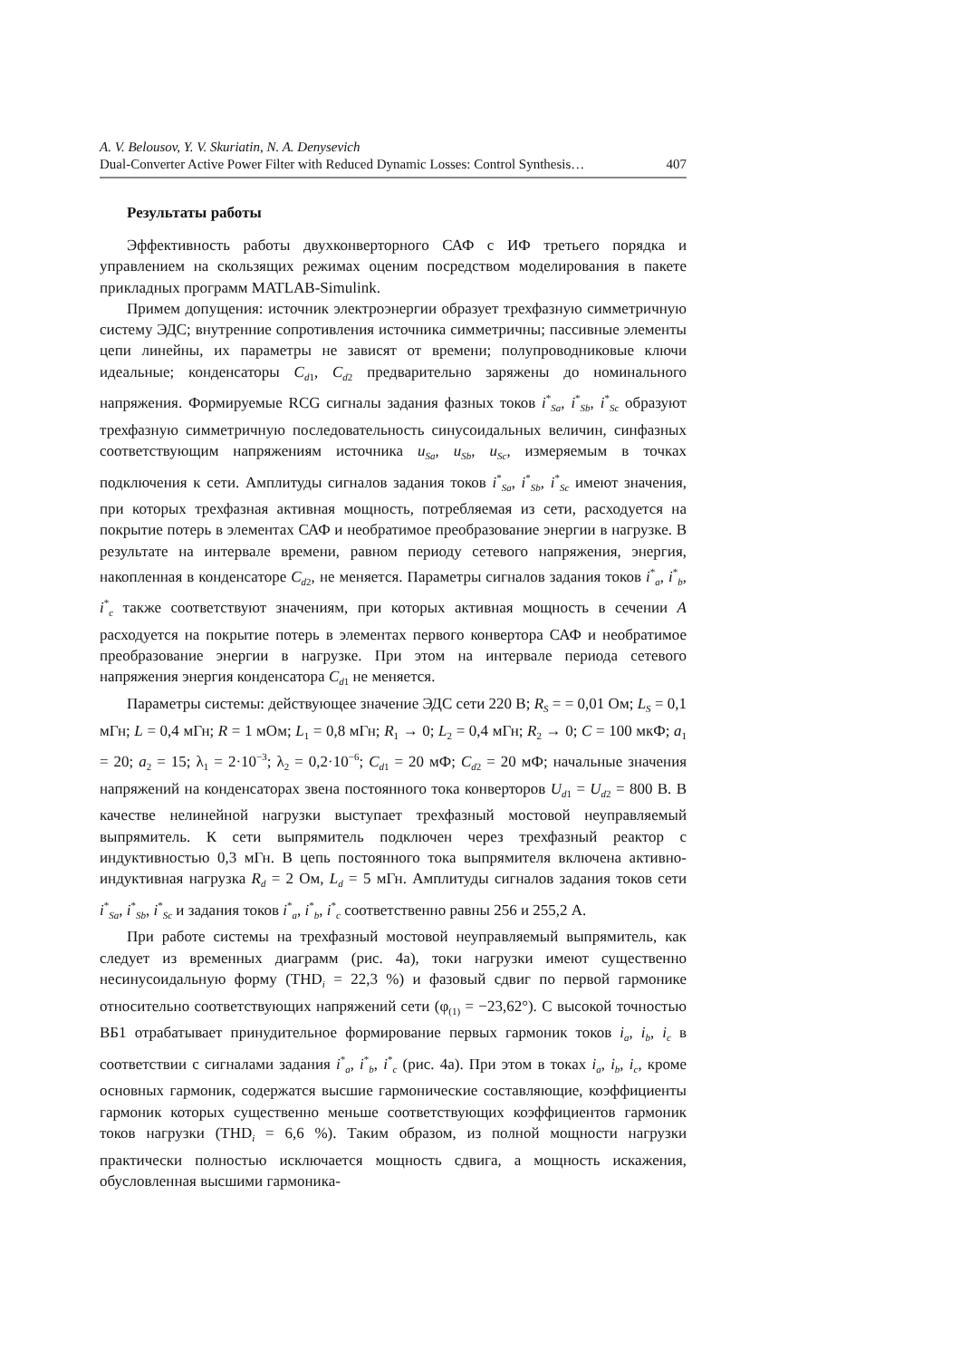A. V. Belousov, Y. V. Skuriatin, N. A. Denysevich
Dual-Converter Active Power Filter with Reduced Dynamic Losses: Control Synthesis… 407
Результаты работы
Эффективность работы двухконверторного САФ с ИФ третьего порядка и управлением на скользящих режимах оценим посредством моделирования в пакете прикладных программ MATLAB-Simulink.
Примем допущения: источник электроэнергии образует трехфазную симметричную систему ЭДС; внутренние сопротивления источника симметричны; пассивные элементы цепи линейны, их параметры не зависят от времени; полупроводниковые ключи идеальные; конденсаторы C<sub>d</sub><sub>1</sub>, C<sub>d</sub><sub>2</sub> предварительно заряжены до номинального напряжения. Формируемые RCG сигналы задания фазных токов i<sup>*</sup><sub>Sa</sub>, i<sup>*</sup><sub>Sb</sub>, i<sup>*</sup><sub>Sc</sub> образуют трехфазную симметричную последовательность синусоидальных величин, синфазных соответствующим напряжениям источника u<sub>Sa</sub>, u<sub>Sb</sub>, u<sub>Sc</sub>, измеряемым в точках подключения к сети. Амплитуды сигналов задания токов i<sup>*</sup><sub>Sa</sub>, i<sup>*</sup><sub>Sb</sub>, i<sup>*</sup><sub>Sc</sub> имеют значения, при которых трехфазная активная мощность, потребляемая из сети, расходуется на покрытие потерь в элементах САФ и необратимое преобразование энергии в нагрузке. В результате на интервале времени, равном периоду сетевого напряжения, энергия, накопленная в конденсаторе C<sub>d</sub><sub>2</sub>, не меняется. Параметры сигналов задания токов i<sup>*</sup><sub>a</sub>, i<sup>*</sup><sub>b</sub>, i<sup>*</sup><sub>c</sub> также соответствуют значениям, при которых активная мощность в сечении A расходуется на покрытие потерь в элементах первого конвертора САФ и необратимое преобразование энергии в нагрузке. При этом на интервале периода сетевого напряжения энергия конденсатора C<sub>d</sub><sub>1</sub> не меняется.
Параметры системы: действующее значение ЭДС сети 220 В; R<sub>S</sub> = = 0,01 Ом; L<sub>S</sub> = 0,1 мГн; L = 0,4 мГн; R = 1 мОм; L<sub>1</sub> = 0,8 мГн; R<sub>1</sub> → 0; L<sub>2</sub> = 0,4 мГн; R<sub>2</sub> → 0; C = 100 мкФ; a<sub>1</sub> = 20; a<sub>2</sub> = 15; λ<sub>1</sub> = 2·10<sup>−3</sup>; λ<sub>2</sub> = 0,2·10<sup>−6</sup>; C<sub>d</sub><sub>1</sub> = 20 мФ; C<sub>d</sub><sub>2</sub> = 20 мФ; начальные значения напряжений на конденсаторах звена постоянного тока конверторов U<sub>d</sub><sub>1</sub> = U<sub>d</sub><sub>2</sub> = 800 В. В качестве нелинейной нагрузки выступает трехфазный мостовой неуправляемый выпрямитель. К сети выпрямитель подключен через трехфазный реактор с индуктивностью 0,3 мГн. В цепь постоянного тока выпрямителя включена активно-индуктивная нагрузка R<sub>d</sub> = 2 Ом, L<sub>d</sub> = 5 мГн. Амплитуды сигналов задания токов сети i<sup>*</sup><sub>Sa</sub>, i<sup>*</sup><sub>Sb</sub>, i<sup>*</sup><sub>Sc</sub> и задания токов i<sup>*</sup><sub>a</sub>, i<sup>*</sup><sub>b</sub>, i<sup>*</sup><sub>c</sub> соответственно равны 256 и 255,2 А.
При работе системы на трехфазный мостовой неуправляемый выпрямитель, как следует из временных диаграмм (рис. 4а), токи нагрузки имеют существенно несинусоидальную форму (THD<sub>i</sub> = 22,3 %) и фазовый сдвиг по первой гармонике относительно соответствующих напряжений сети (φ<sub>(1)</sub> = −23,62°). С высокой точностью ВБ1 отрабатывает принудительное формирование первых гармоник токов i<sub>a</sub>, i<sub>b</sub>, i<sub>c</sub> в соответствии с сигналами задания i<sup>*</sup><sub>a</sub>, i<sup>*</sup><sub>b</sub>, i<sup>*</sup><sub>c</sub> (рис. 4а). При этом в токах i<sub>a</sub>, i<sub>b</sub>, i<sub>c</sub>, кроме основных гармоник, содержатся высшие гармонические составляющие, коэффициенты гармоник которых существенно меньше соответствующих коэффициентов гармоник токов нагрузки (THD<sub>i</sub> = 6,6 %). Таким образом, из полной мощности нагрузки практически полностью исключается мощность сдвига, а мощность искажения, обусловленная высшими гармоника-